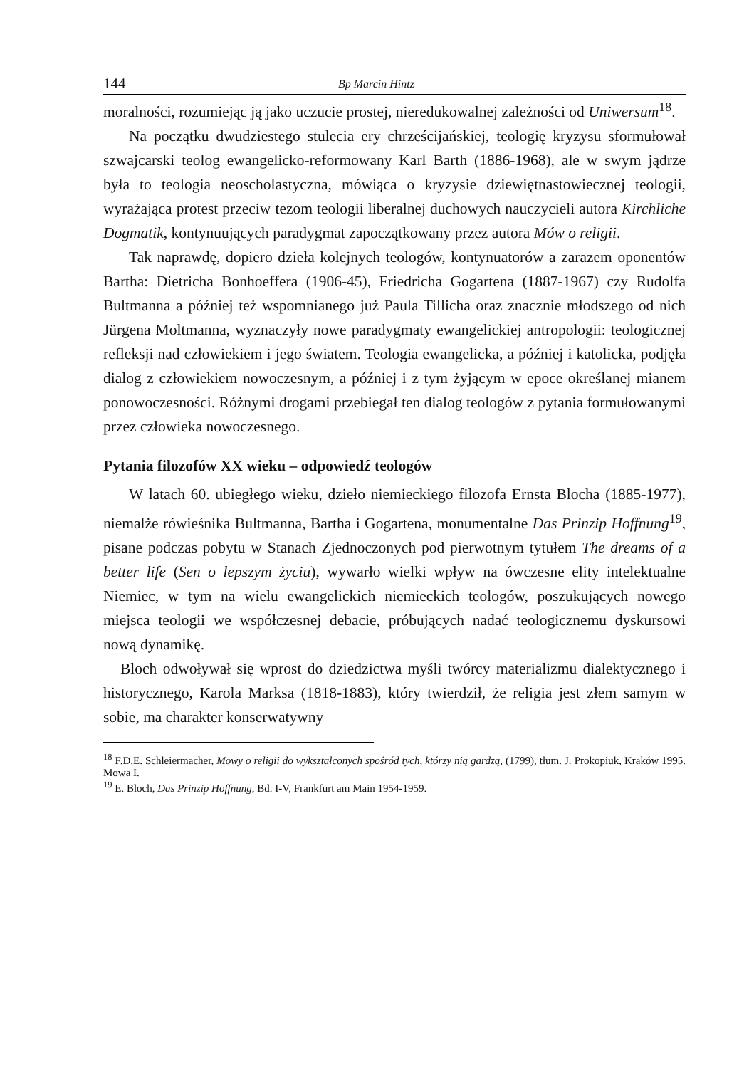144 Bp Marcin Hintz
moralności, rozumiejąc ją jako uczucie prostej, nieredukowalnej zależności od Uniwersum<sup>18</sup>.
Na początku dwudziestego stulecia ery chrześcijańskiej, teologię kryzysu sformułował szwajcarski teolog ewangelicko-reformowany Karl Barth (1886-1968), ale w swym jądrze była to teologia neoscholastyczna, mówiąca o kryzysie dziewiętnastowiecznej teologii, wyrażająca protest przeciw tezom teologii liberalnej duchowych nauczycieli autora Kirchliche Dogmatik, kontynuujących paradygmat zapoczątkowany przez autora Mów o religii.
Tak naprawdę, dopiero dzieła kolejnych teologów, kontynuatorów a zarazem oponentów Bartha: Dietricha Bonhoeffera (1906-45), Friedricha Gogartena (1887-1967) czy Rudolfa Bultmanna a później też wspomnianego już Paula Tillicha oraz znacznie młodszego od nich Jürgena Moltmanna, wyznaczyły nowe paradygmaty ewangelickiej antropologii: teologicznej refleksji nad człowiekiem i jego światem. Teologia ewangelicka, a później i katolicka, podjęła dialog z człowiekiem nowoczesnym, a później i z tym żyjącym w epoce określanej mianem ponowoczesności. Różnymi drogami przebiegał ten dialog teologów z pytania formułowanymi przez człowieka nowoczesnego.
Pytania filozofów XX wieku – odpowiedź teologów
W latach 60. ubiegłego wieku, dzieło niemieckiego filozofa Ernsta Blocha (1885-1977), niemalże rówieśnika Bultmanna, Bartha i Gogartena, monumentalne Das Prinzip Hoffnung<sup>19</sup>, pisane podczas pobytu w Stanach Zjednoczonych pod pierwotnym tytułem The dreams of a better life (Sen o lepszym życiu), wywarło wielki wpływ na ówczesne elity intelektualne Niemiec, w tym na wielu ewangelickich niemieckich teologów, poszukujących nowego miejsca teologii we współczesnej debacie, próbujących nadać teologicznemu dyskursowi nową dynamikę.
Bloch odwoływał się wprost do dziedzictwa myśli twórcy materializmu dialektycznego i historycznego, Karola Marksa (1818-1883), który twierdził, że religia jest złem samym w sobie, ma charakter konserwatywny
<sup>18</sup> F.D.E. Schleiermacher, Mowy o religii do wykształconych spośród tych, którzy nią gardzą, (1799), tłum. J. Prokopiuk, Kraków 1995. Mowa I.
<sup>19</sup> E. Bloch, Das Prinzip Hoffnung, Bd. I-V, Frankfurt am Main 1954-1959.